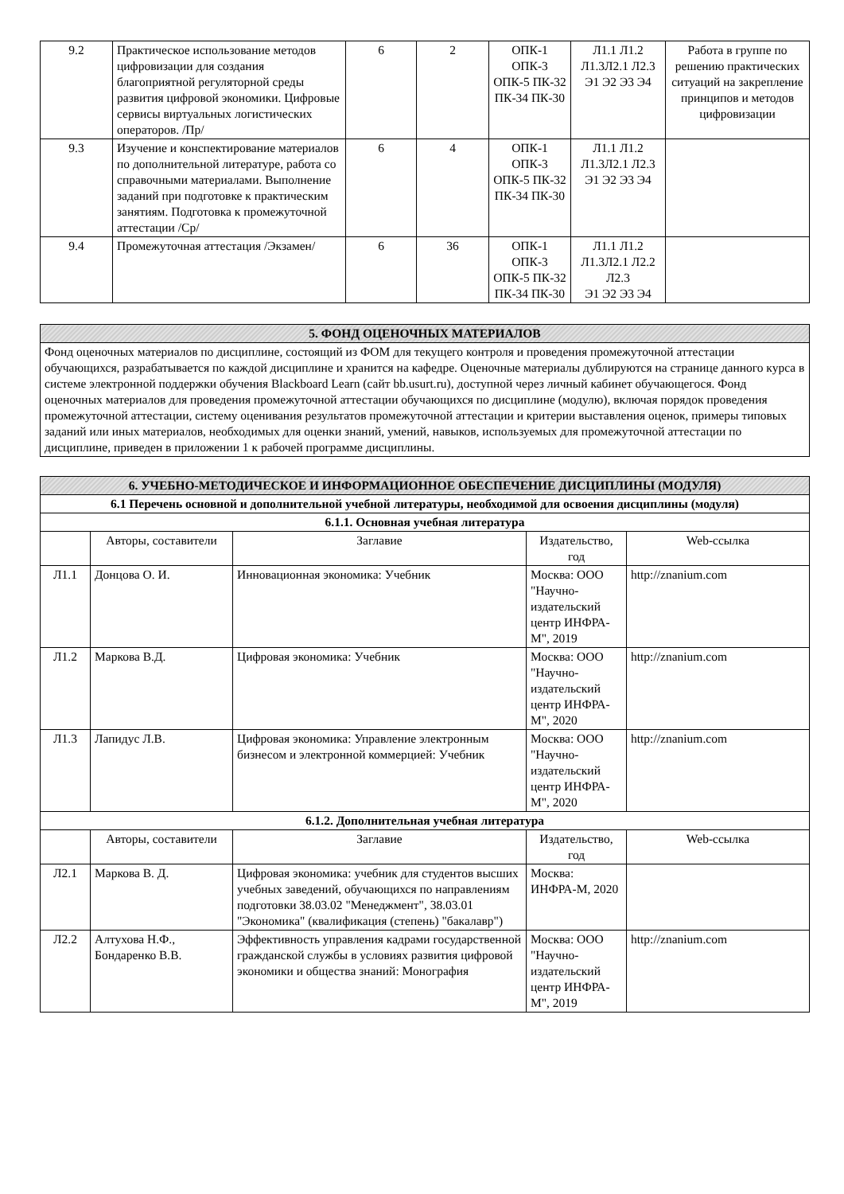| 9.2 | Практическое использование методов цифровизации для создания благоприятной регуляторной среды развития цифровой экономики. Цифровые сервисы виртуальных логистических операторов. /Пр/ | 6 | 2 | ОПК-1 ОПК-3 ОПК-5 ПК-32 ПК-34 ПК-30 | Л1.1 Л1.2 Л1.3Л2.1 Л2.3 Э1 Э2 Э3 Э4 | Работа в группе по решению практических ситуаций на закрепление принципов и методов цифровизации |
| 9.3 | Изучение и конспектирование материалов по дополнительной литературе, работа со справочными материалами. Выполнение заданий при подготовке к практическим занятиям. Подготовка к промежуточной аттестации /Ср/ | 6 | 4 | ОПК-1 ОПК-3 ОПК-5 ПК-32 ПК-34 ПК-30 | Л1.1 Л1.2 Л1.3Л2.1 Л2.3 Э1 Э2 Э3 Э4 | |
| 9.4 | Промежуточная аттестация /Экзамен/ | 6 | 36 | ОПК-1 ОПК-3 ОПК-5 ПК-32 ПК-34 ПК-30 | Л1.1 Л1.2 Л1.3Л2.1 Л2.2 Л2.3 Э1 Э2 Э3 Э4 | |
| 5. ФОНД ОЦЕНОЧНЫХ МАТЕРИАЛОВ |
| Фонд оценочных материалов по дисциплине, состоящий из ФОМ для текущего контроля и проведения промежуточной аттестации обучающихся, разрабатывается по каждой дисциплине и хранится на кафедре. Оценочные материалы дублируются на странице данного курса в системе электронной поддержки обучения Blackboard Learn (сайт bb.usurt.ru), доступной через личный кабинет обучающегося. Фонд оценочных материалов для проведения промежуточной аттестации обучающихся по дисциплине (модулю), включая порядок проведения промежуточной аттестации, систему оценивания результатов промежуточной аттестации и критерии выставления оценок, примеры типовых заданий или иных материалов, необходимых для оценки знаний, умений, навыков, используемых для промежуточной аттестации по дисциплине, приведен в приложении 1 к рабочей программе дисциплины. |
| 6. УЧЕБНО-МЕТОДИЧЕСКОЕ И ИНФОРМАЦИОННОЕ ОБЕСПЕЧЕНИЕ ДИСЦИПЛИНЫ (МОДУЛЯ) | | | | |
| 6.1 Перечень основной и дополнительной учебной литературы, необходимой для освоения дисциплины (модуля) | | | | |
| 6.1.1. Основная учебная литература | | | | |
| | Авторы, составители | Заглавие | Издательство, год | Web-ссылка |
| Л1.1 | Донцова О. И. | Инновационная экономика: Учебник | Москва: ООО "Научно-издательский центр ИНФРА-М", 2019 | http://znanium.com |
| Л1.2 | Маркова В.Д. | Цифровая экономика: Учебник | Москва: ООО "Научно-издательский центр ИНФРА-М", 2020 | http://znanium.com |
| Л1.3 | Лапидус Л.В. | Цифровая экономика: Управление электронным бизнесом и электронной коммерцией: Учебник | Москва: ООО "Научно-издательский центр ИНФРА-М", 2020 | http://znanium.com |
| 6.1.2. Дополнительная учебная литература | | | | |
| | Авторы, составители | Заглавие | Издательство, год | Web-ссылка |
| Л2.1 | Маркова В. Д. | Цифровая экономика: учебник для студентов высших учебных заведений, обучающихся по направлениям подготовки 38.03.02 "Менеджмент", 38.03.01 "Экономика" (квалификация (степень) "бакалавр") | Москва: ИНФРА-М, 2020 | |
| Л2.2 | Алтухова Н.Ф., Бондаренко В.В. | Эффективность управления кадрами государственной гражданской службы в условиях развития цифровой экономики и общества знаний: Монография | Москва: ООО "Научно-издательский центр ИНФРА-М", 2019 | http://znanium.com |